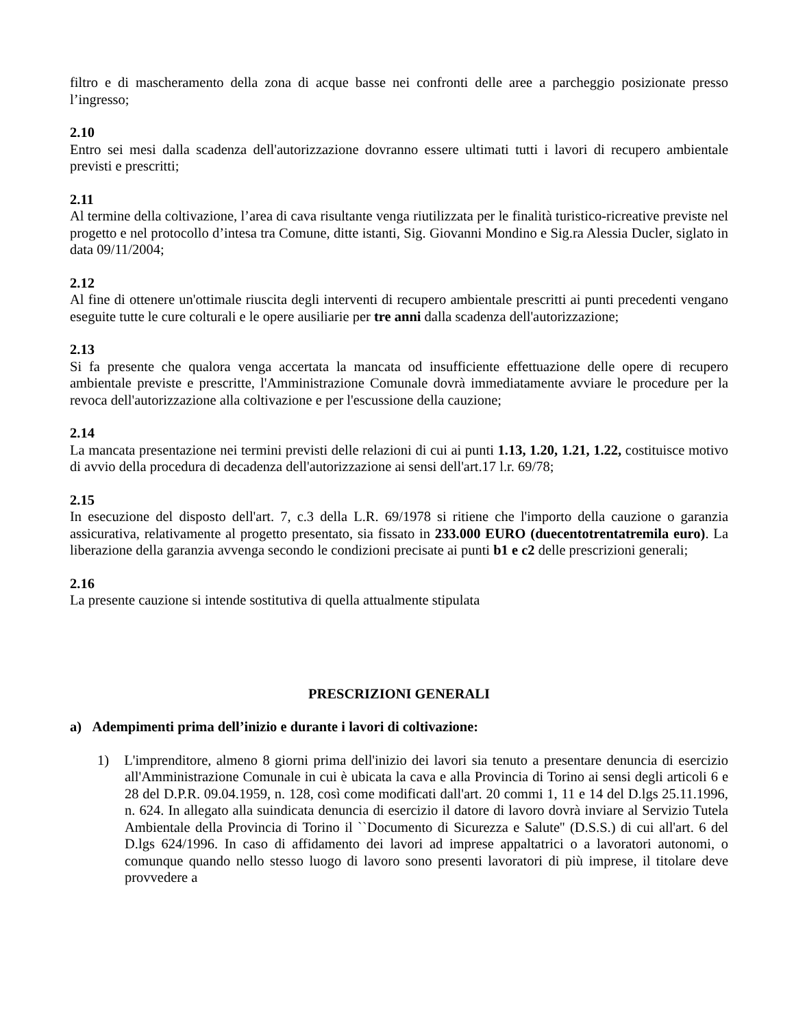filtro e di mascheramento della zona di acque basse nei confronti delle aree a parcheggio posizionate presso l’ingresso;
2.10
Entro sei mesi dalla scadenza dell'autorizzazione dovranno essere ultimati tutti i lavori di recupero ambientale previsti e prescritti;
2.11
Al termine della coltivazione, l’area di cava risultante venga riutilizzata per le finalità turistico-ricreative previste nel progetto e nel protocollo d’intesa tra Comune, ditte istanti, Sig. Giovanni Mondino e Sig.ra Alessia Ducler, siglato in data 09/11/2004;
2.12
Al fine di ottenere un'ottimale riuscita degli interventi di recupero ambientale prescritti ai punti precedenti vengano eseguite tutte le cure colturali e le opere ausiliarie per tre anni dalla scadenza dell'autorizzazione;
2.13
Si fa presente che qualora venga accertata la mancata od insufficiente effettuazione delle opere di recupero ambientale previste e prescritte, l'Amministrazione Comunale dovrà immediatamente avviare le procedure per la revoca dell'autorizzazione alla coltivazione e per l'escussione della cauzione;
2.14
La mancata presentazione nei termini previsti delle relazioni di cui ai punti 1.13, 1.20, 1.21, 1.22, costituisce motivo di avvio della procedura di decadenza dell'autorizzazione ai sensi dell'art.17 l.r. 69/78;
2.15
In esecuzione del disposto dell'art. 7, c.3 della L.R. 69/1978 si ritiene che l'importo della cauzione o garanzia assicurativa, relativamente al progetto presentato, sia fissato in 233.000 EURO (duecentotrentatremila euro). La liberazione della garanzia avvenga secondo le condizioni precisate ai punti b1 e c2 delle prescrizioni generali;
2.16
La presente cauzione si intende sostitutiva di quella attualmente stipulata
PRESCRIZIONI GENERALI
a) Adempimenti prima dell’inizio e durante i lavori di coltivazione:
1) L'imprenditore, almeno 8 giorni prima dell'inizio dei lavori sia tenuto a presentare denuncia di esercizio all'Amministrazione Comunale in cui è ubicata la cava e alla Provincia di Torino ai sensi degli articoli 6 e 28 del D.P.R. 09.04.1959, n. 128, così come modificati dall'art. 20 commi 1, 11 e 14 del D.lgs 25.11.1996, n. 624. In allegato alla suindicata denuncia di esercizio il datore di lavoro dovrà inviare al Servizio Tutela Ambientale della Provincia di Torino il ``Documento di Sicurezza e Salute'' (D.S.S.) di cui all'art. 6 del D.lgs 624/1996. In caso di affidamento dei lavori ad imprese appaltatrici o a lavoratori autonomi, o comunque quando nello stesso luogo di lavoro sono presenti lavoratori di più imprese, il titolare deve provvedere a